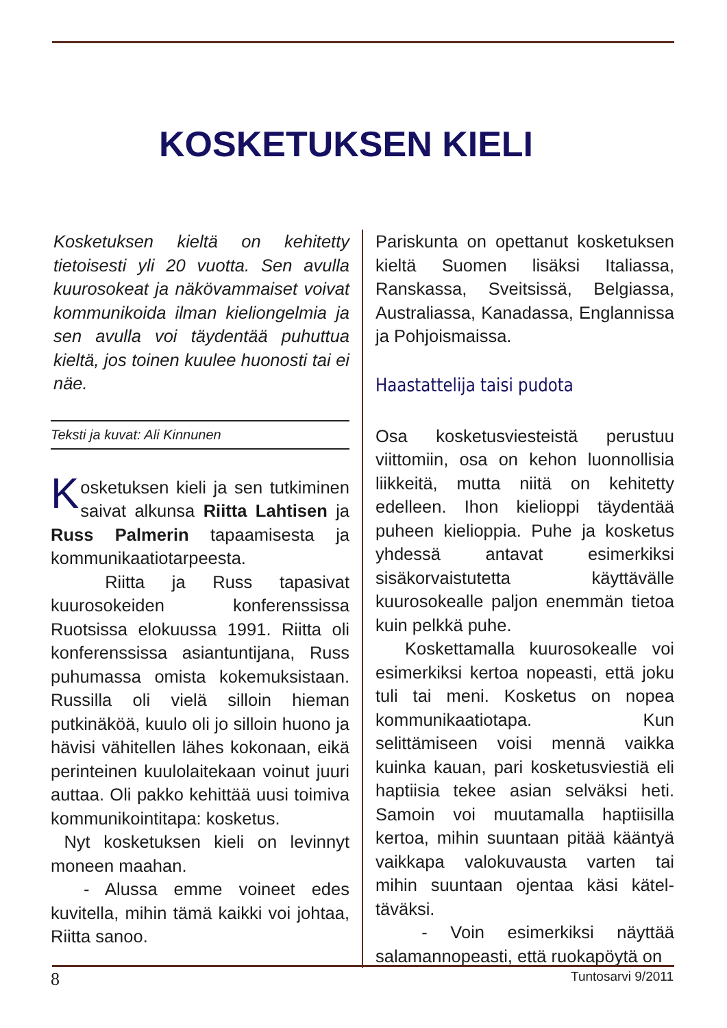KOSKETUKSEN KIELI
Kosketuksen kieltä on kehitetty tietoisesti yli 20 vuotta. Sen avulla kuurosokeat ja näkövammaiset voivat kommunikoida ilman kieliongelmia ja sen avulla voi täydentää puhuttua kieltä, jos toinen kuulee huonosti tai ei näe.
Teksti ja kuvat: Ali Kinnunen
Kosketuksen kieli ja sen tutkiminen saivat alkunsa Riitta Lahtisen ja Russ Palmerin tapaamisesta ja kommunikaatiotarpeesta.
Riitta ja Russ tapasivat kuurosokeiden konferenssissa Ruotsissa elokuussa 1991. Riitta oli konferenssissa asiantuntijana, Russ puhumassa omista kokemuksistaan. Russilla oli vielä silloin hieman putkinäköä, kuulo oli jo silloin huono ja hävisi vähitellen lähes kokonaan, eikä perinteinen kuulolaitekaan voinut juuri auttaa. Oli pakko kehittää uusi toimiva kommunikointitapa: kosketus.
Nyt kosketuksen kieli on levinnyt moneen maahan.
- Alussa emme voineet edes kuvitella, mihin tämä kaikki voi johtaa, Riitta sanoo.
Pariskunta on opettanut kosketuksen kieltä Suomen lisäksi Italiassa, Ranskassa, Sveitsissä, Belgiassa, Australiassa, Kanadassa, Englannissa ja Pohjoismaissa.
Haastattelija taisi pudota
Osa kosketusviesteistä perustuu viittomiin, osa on kehon luonnollisia liikkeitä, mutta niitä on kehitetty edelleen. Ihon kielioppi täydentää puheen kielioppia. Puhe ja kosketus yhdessä antavat esimerkiksi sisäkorvaistutetta käyttävälle kuurosokealle paljon enemmän tietoa kuin pelkkä puhe.
Koskettamalla kuurosokealle voi esimerkiksi kertoa nopeasti, että joku tuli tai meni. Kosketus on nopea kommunikaatiotapa. Kun selittämiseen voisi mennä vaikka kuinka kauan, pari kosketusviestiä eli haptiisia tekee asian selväksi heti. Samoin voi muutamalla haptiisilla kertoa, mihin suuntaan pitää kääntyä vaikkapa valokuvausta varten tai mihin suuntaan ojentaa käsi kätel­täväksi.
- Voin esimerkiksi näyttää salamannopeasti, että ruokapöytä on
8 Tuntosarvi 9/2011